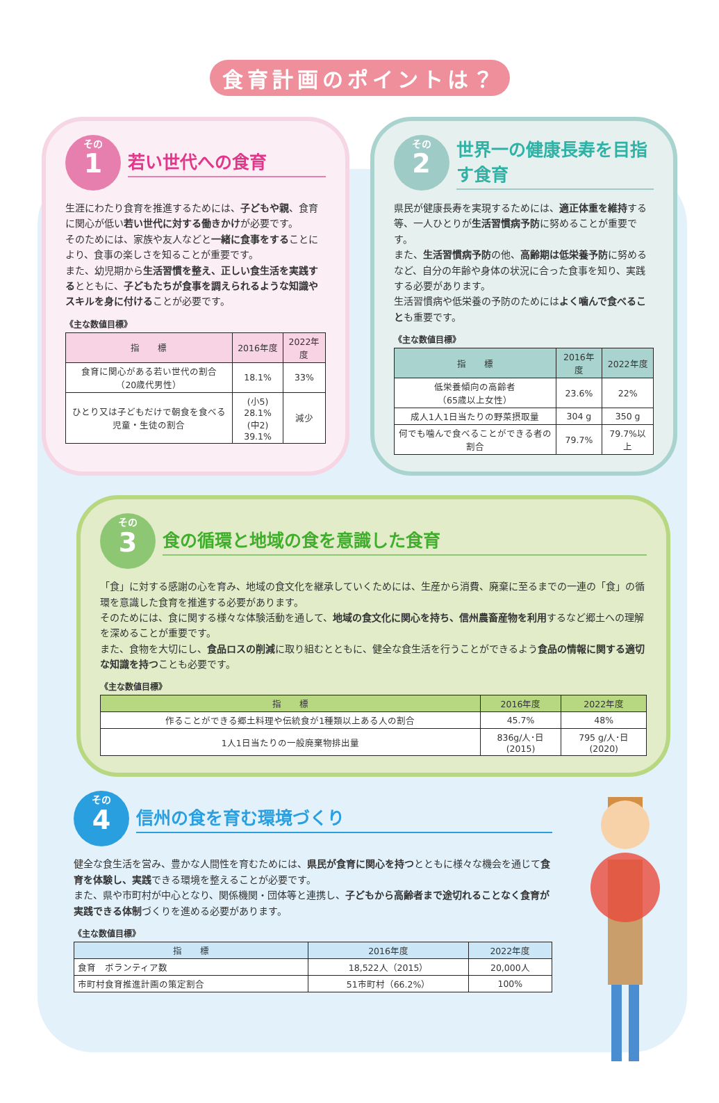食育計画のポイントは？
その
1
若い世代への食育
生涯にわたり食育を推進するためには、子どもや親、食育に関心が低い若い世代に対する働きかけが必要です。
そのためには、家族や友人などと一緒に食事をすることにより、食事の楽しさを知ることが重要です。
また、幼児期から生活習慣を整え、正しい食生活を実践するとともに、子どもたちが食事を調えられるような知識やスキルを身に付けることが必要です。
《主な数値目標》
| 指 標 | 2016年度 | 2022年度 |
| --- | --- | --- |
| 食育に関心がある若い世代の割合 （20歳代男性） | 18.1% | 33% |
| ひとり又は子どもだけで朝食を食べる児童・生徒の割合 | (小5) 28.1% (中2) 39.1% | 減少 |
その
2
世界一の健康長寿を目指す食育
県民が健康長寿を実現するためには、適正体重を維持する等、一人ひとりが生活習慣病予防に努めることが重要です。
また、生活習慣病予防の他、高齢期は低栄養予防に努めるなど、自分の年齢や身体の状況に合った食事を知り、実践する必要があります。
生活習慣病や低栄養の予防のためにはよく噛んで食べることも重要です。
《主な数値目標》
| 指 標 | 2016年度 | 2022年度 |
| --- | --- | --- |
| 低栄養傾向の高齢者 （65歳以上女性） | 23.6% | 22% |
| 成人1人1日当たりの野菜摂取量 | 304 g | 350 g |
| 何でも噛んで食べることができる者の割合 | 79.7% | 79.7%以上 |
その
3
食の循環と地域の食を意識した食育
「食」に対する感謝の心を育み、地域の食文化を継承していくためには、生産から消費、廃棄に至るまでの一連の「食」の循環を意識した食育を推進する必要があります。
そのためには、食に関する様々な体験活動を通して、地域の食文化に関心を持ち、信州農畜産物を利用するなど郷土への理解を深めることが重要です。
また、食物を大切にし、食品ロスの削減に取り組むとともに、健全な食生活を行うことができるよう食品の情報に関する適切な知識を持つことも必要です。
《主な数値目標》
| 指 標 | 2016年度 | 2022年度 |
| --- | --- | --- |
| 作ることができる郷土料理や伝統食が1種類以上ある人の割合 | 45.7% | 48% |
| 1人1日当たりの一般廃棄物排出量 | 836g/人･日 (2015) | 795 g/人･日 (2020) |
その
4
信州の食を育む環境づくり
健全な食生活を営み、豊かな人間性を育むためには、県民が食育に関心を持つとともに様々な機会を通じて食育を体験し、実践できる環境を整えることが必要です。
また、県や市町村が中心となり、関係機関・団体等と連携し、子どもから高齢者まで途切れることなく食育が実践できる体制づくりを進める必要があります。
《主な数値目標》
| 指 標 | 2016年度 | 2022年度 |
| --- | --- | --- |
| 食育 ボランティア数 | 18,522人（2015） | 20,000人 |
| 市町村食育推進計画の策定割合 | 51市町村（66.2%） | 100% |